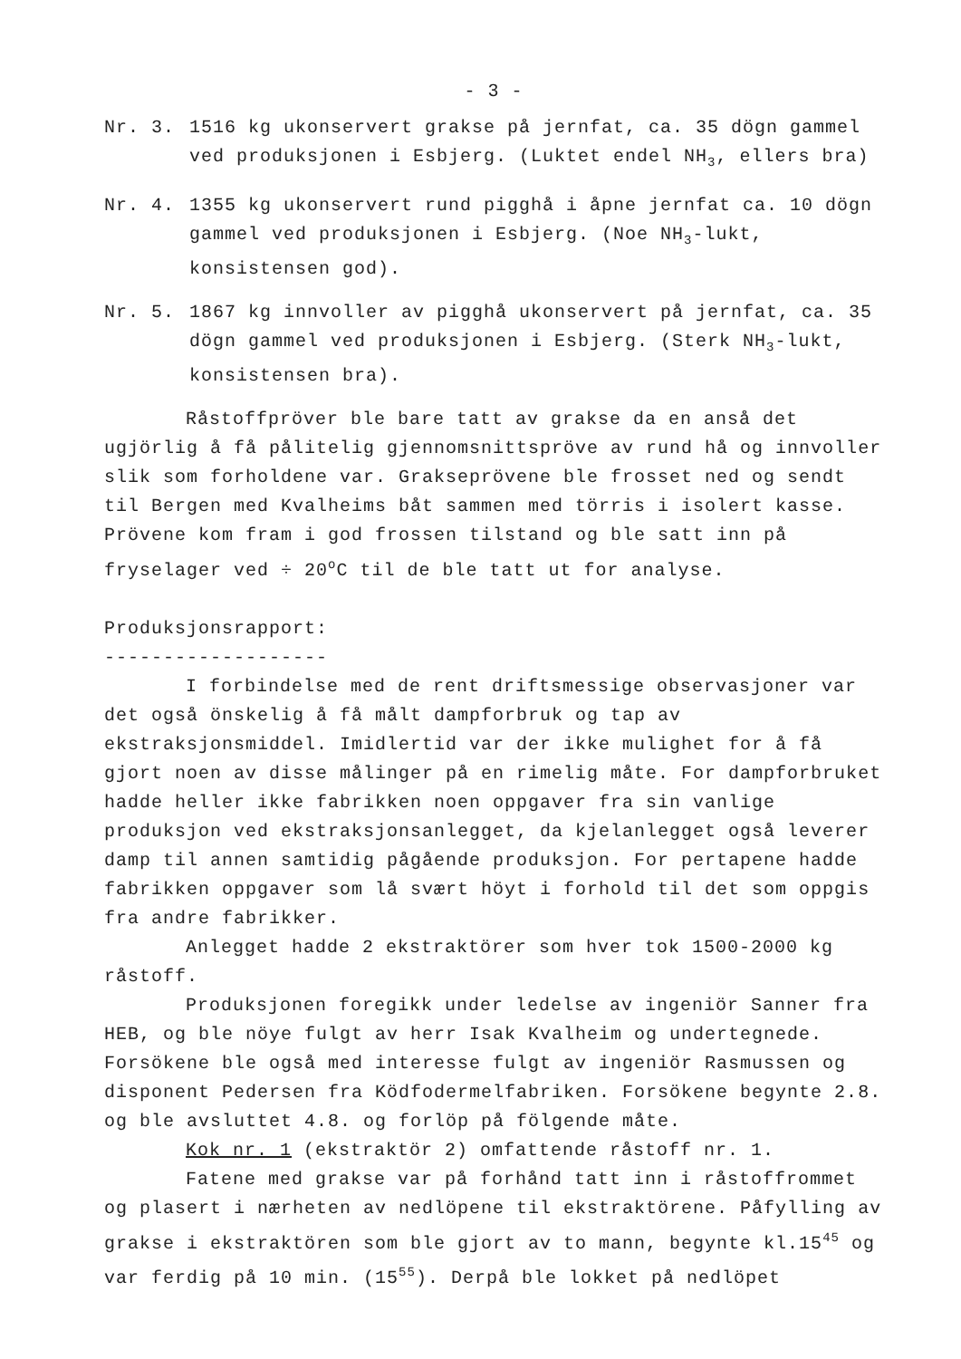- 3 -
Nr. 3. 1516 kg ukonservert grakse på jernfat, ca. 35 dögn gammel ved produksjonen i Esbjerg. (Luktet endel NH<sub>3</sub>, ellers bra)
Nr. 4. 1355 kg ukonservert rund pigghå i åpne jernfat ca. 10 dögn gammel ved produksjonen i Esbjerg. (Noe NH<sub>3</sub>-lukt, konsistensen god).
Nr. 5. 1867 kg innvoller av pigghå ukonservert på jernfat, ca. 35 dögn gammel ved produksjonen i Esbjerg. (Sterk NH<sub>3</sub>-lukt, konsistensen bra).
Råstoffpröver ble bare tatt av grakse da en anså det ugjörlig å få pålitelig gjennomsnittspröve av rund hå og innvoller slik som forholdene var. Grakseprövene ble frosset ned og sendt til Bergen med Kvalheims båt sammen med törris i isolert kasse. Prövene kom fram i god frossen tilstand og ble satt inn på fryselager ved ÷ 20<sup>o</sup>C til de ble tatt ut for analyse.
Produksjonsrapport:
-------------------
I forbindelse med de rent driftsmessige observasjoner var det også önskelig å få målt dampforbruk og tap av ekstraksjonsmiddel. Imidlertid var der ikke mulighet for å få gjort noen av disse målinger på en rimelig måte. For dampforbruket hadde heller ikke fabrikken noen oppgaver fra sin vanlige produksjon ved ekstraksjonsanlegget, da kjelanlegget også leverer damp til annen samtidig pågående produksjon. For pertapene hadde fabrikken oppgaver som lå svært höyt i forhold til det som oppgis fra andre fabrikker.
Anlegget hadde 2 ekstraktörer som hver tok 1500-2000 kg råstoff.
Produksjonen foregikk under ledelse av ingeniör Sanner fra HEB, og ble nöye fulgt av herr Isak Kvalheim og undertegnede. Forsökene ble også med interesse fulgt av ingeniör Rasmussen og disponent Pedersen fra Ködfodermelfabriken. Forsökene begynte 2.8. og ble avsluttet 4.8. og forlöp på fölgende måte.
Kok nr. 1 (ekstraktör 2) omfattende råstoff nr. 1.
Fatene med grakse var på forhånd tatt inn i råstoffrommet og plasert i nærheten av nedlöpene til ekstraktörene. Påfylling av grakse i ekstraktören som ble gjort av to mann, begynte kl.15<sup>45</sup> og var ferdig på 10 min. (15<sup>55</sup>). Derpå ble lokket på nedlöpet